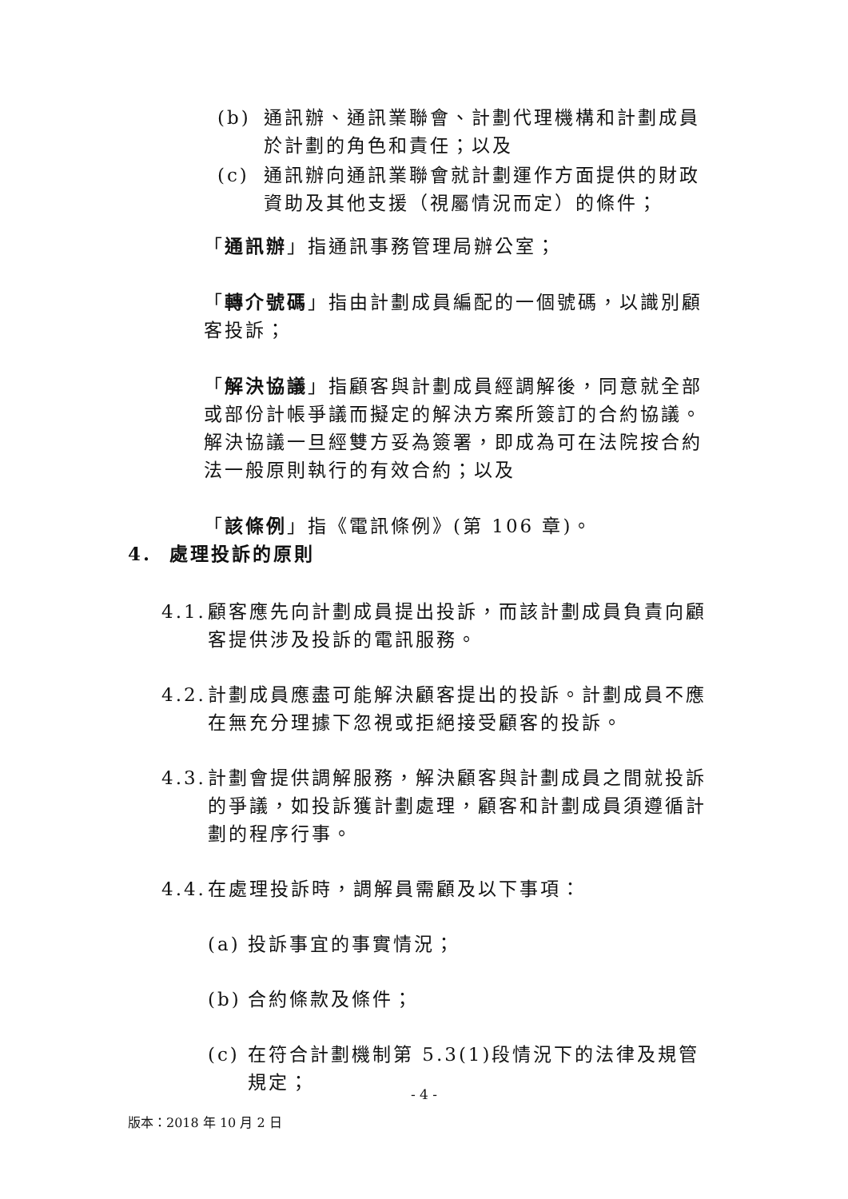(b) 通訊辦、通訊業聯會、計劃代理機構和計劃成員於計劃的角色和責任；以及
(c) 通訊辦向通訊業聯會就計劃運作方面提供的財政資助及其他支援（視屬情況而定）的條件；
「通訊辦」指通訊事務管理局辦公室；
「轉介號碼」指由計劃成員編配的一個號碼，以識別顧客投訴；
「解決協議」指顧客與計劃成員經調解後，同意就全部或部份計帳爭議而擬定的解決方案所簽訂的合約協議。解決協議一旦經雙方妥為簽署，即成為可在法院按合約法一般原則執行的有效合約；以及
「該條例」指《電訊條例》(第 106 章)。
4. 處理投訴的原則
4.1. 顧客應先向計劃成員提出投訴，而該計劃成員負責向顧客提供涉及投訴的電訊服務。
4.2. 計劃成員應盡可能解決顧客提出的投訴。計劃成員不應在無充分理據下忽視或拒絕接受顧客的投訴。
4.3. 計劃會提供調解服務，解決顧客與計劃成員之間就投訴的爭議，如投訴獲計劃處理，顧客和計劃成員須遵循計劃的程序行事。
4.4. 在處理投訴時，調解員需顧及以下事項：
(a) 投訴事宜的事實情況；
(b) 合約條款及條件；
(c) 在符合計劃機制第 5.3(1)段情況下的法律及規管規定；
- 4 -
版本：2018 年 10 月 2 日